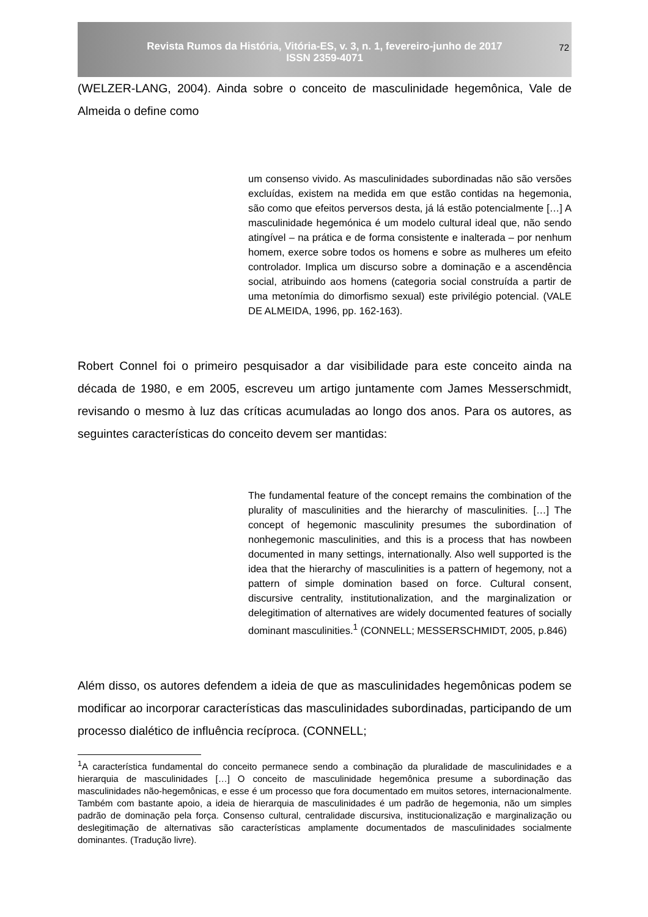Revista Rumos da História, Vitória-ES, v. 3, n. 1, fevereiro-junho de 2017
ISSN 2359-4071
72
(WELZER-LANG, 2004). Ainda sobre o conceito de masculinidade hegemônica, Vale de Almeida o define como
um consenso vivido. As masculinidades subordinadas não são versões excluídas, existem na medida em que estão contidas na hegemonia, são como que efeitos perversos desta, já lá estão potencialmente […] A masculinidade hegemónica é um modelo cultural ideal que, não sendo atingível – na prática e de forma consistente e inalterada – por nenhum homem, exerce sobre todos os homens e sobre as mulheres um efeito controlador. Implica um discurso sobre a dominação e a ascendência social, atribuindo aos homens (categoria social construída a partir de uma metonímia do dimorfismo sexual) este privilégio potencial. (VALE DE ALMEIDA, 1996, pp. 162-163).
Robert Connel foi o primeiro pesquisador a dar visibilidade para este conceito ainda na década de 1980, e em 2005, escreveu um artigo juntamente com James Messerschmidt, revisando o mesmo à luz das críticas acumuladas ao longo dos anos. Para os autores, as seguintes características do conceito devem ser mantidas:
The fundamental feature of the concept remains the combination of the plurality of masculinities and the hierarchy of masculinities. […] The concept of hegemonic masculinity presumes the subordination of nonhegemonic masculinities, and this is a process that has nowbeen documented in many settings, internationally. Also well supported is the idea that the hierarchy of masculinities is a pattern of hegemony, not a pattern of simple domination based on force. Cultural consent, discursive centrality, institutionalization, and the marginalization or delegitimation of alternatives are widely documented features of socially dominant masculinities.<sup>1</sup> (CONNELL; MESSERSCHMIDT, 2005, p.846)
Além disso, os autores defendem a ideia de que as masculinidades hegemônicas podem se modificar ao incorporar características das masculinidades subordinadas, participando de um processo dialético de influência recíproca. (CONNELL;
<sup>1</sup> A característica fundamental do conceito permanece sendo a combinação da pluralidade de masculinidades e a hierarquia de masculinidades […] O conceito de masculinidade hegemônica presume a subordinação das masculinidades não-hegemônicas, e esse é um processo que fora documentado em muitos setores, internacionalmente. Também com bastante apoio, a ideia de hierarquia de masculinidades é um padrão de hegemonia, não um simples padrão de dominação pela força. Consenso cultural, centralidade discursiva, institucionalização e marginalização ou deslegitimação de alternativas são características amplamente documentados de masculinidades socialmente dominantes. (Tradução livre).